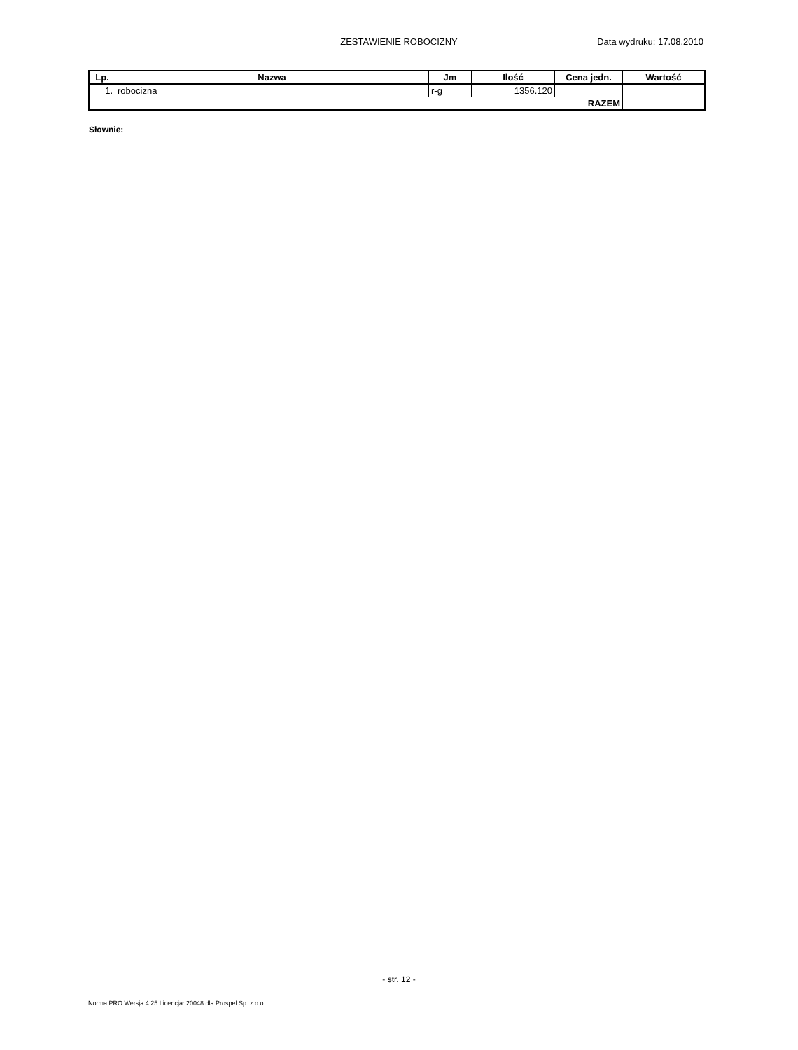ZESTAWIENIE ROBOCIZNY Data wydruku: 17.08.2010
| Lp. | Nazwa | Jm | Ilość | Cena jedn. | Wartość |
| --- | --- | --- | --- | --- | --- |
| 1. | robocizna | r-g | 1356.120 | | |
| RAZEM | | | | | |
Słownie:
- str. 12 -
Norma PRO Wersja 4.25 Licencja: 20048 dla Prospel Sp. z o.o.